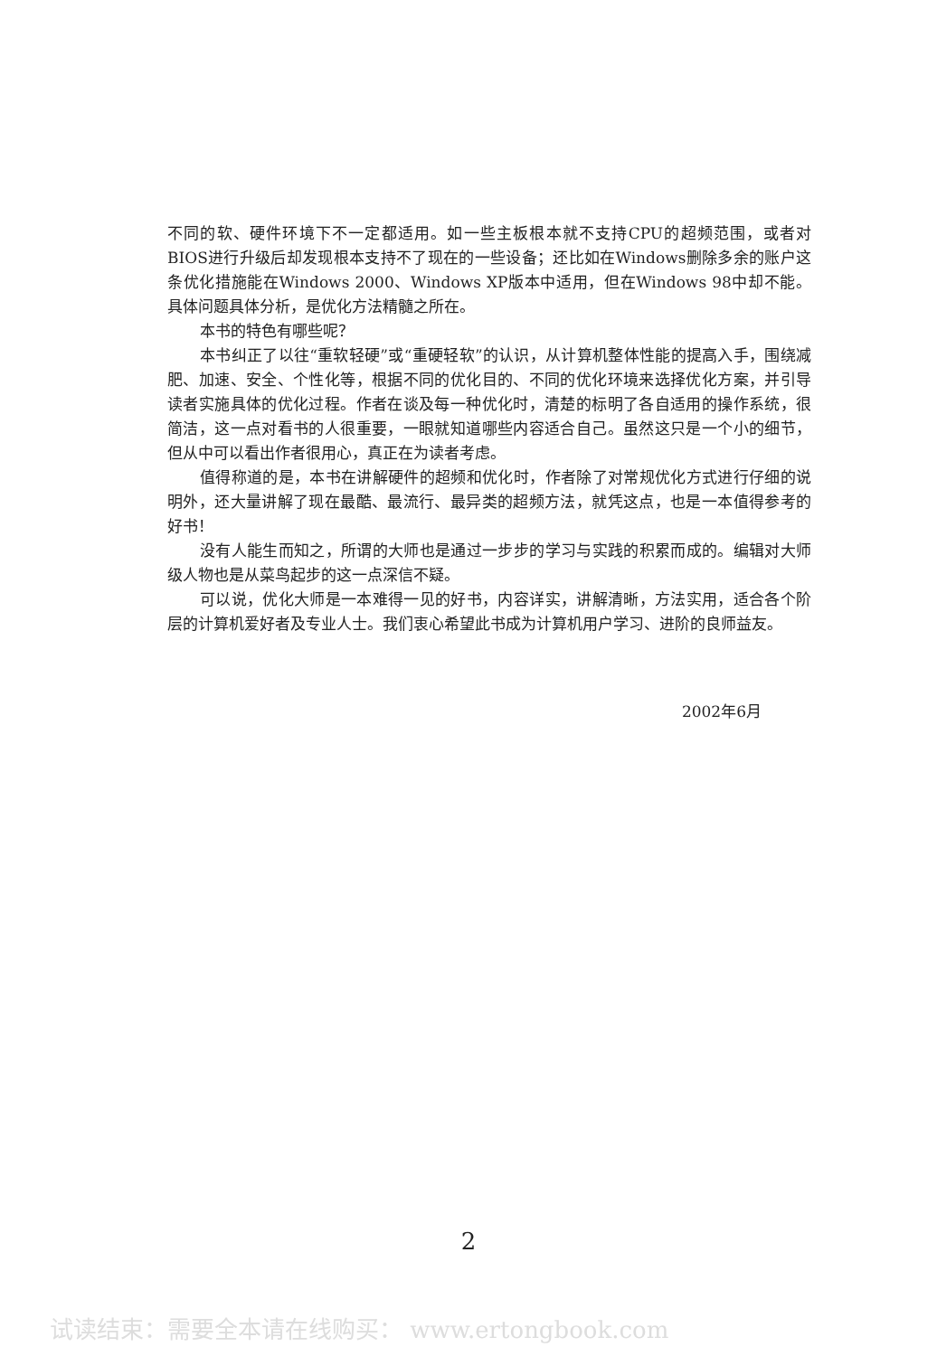不同的软、硬件环境下不一定都适用。如一些主板根本就不支持CPU的超频范围，或者对BIOS进行升级后却发现根本支持不了现在的一些设备；还比如在Windows删除多余的账户这条优化措施能在Windows 2000、Windows XP版本中适用，但在Windows 98中却不能。具体问题具体分析，是优化方法精髓之所在。
本书的特色有哪些呢？
本书纠正了以往“重软轻硬”或“重硬轻软”的认识，从计算机整体性能的提高入手，围绕减肥、加速、安全、个性化等，根据不同的优化目的、不同的优化环境来选择优化方案，并引导读者实施具体的优化过程。作者在谈及每一种优化时，清楚的标明了各自适用的操作系统，很简洁，这一点对看书的人很重要，一眼就知道哪些内容适合自己。虽然这只是一个小的细节，但从中可以看出作者很用心，真正在为读者考虑。
值得称道的是，本书在讲解硬件的超频和优化时，作者除了对常规优化方式进行仔细的说明外，还大量讲解了现在最酷、最流行、最异类的超频方法，就凭这点，也是一本值得参考的好书！
没有人能生而知之，所谓的大师也是通过一步步的学习与实践的积累而成的。编辑对大师级人物也是从菜鸟起步的这一点深信不疑。
可以说，优化大师是一本难得一见的好书，内容详实，讲解清晰，方法实用，适合各个阶层的计算机爱好者及专业人士。我们衷心希望此书成为计算机用户学习、进阶的良师益友。
2002年6月
2
试读结束：需要全本请在线购买： www.ertongbook.com